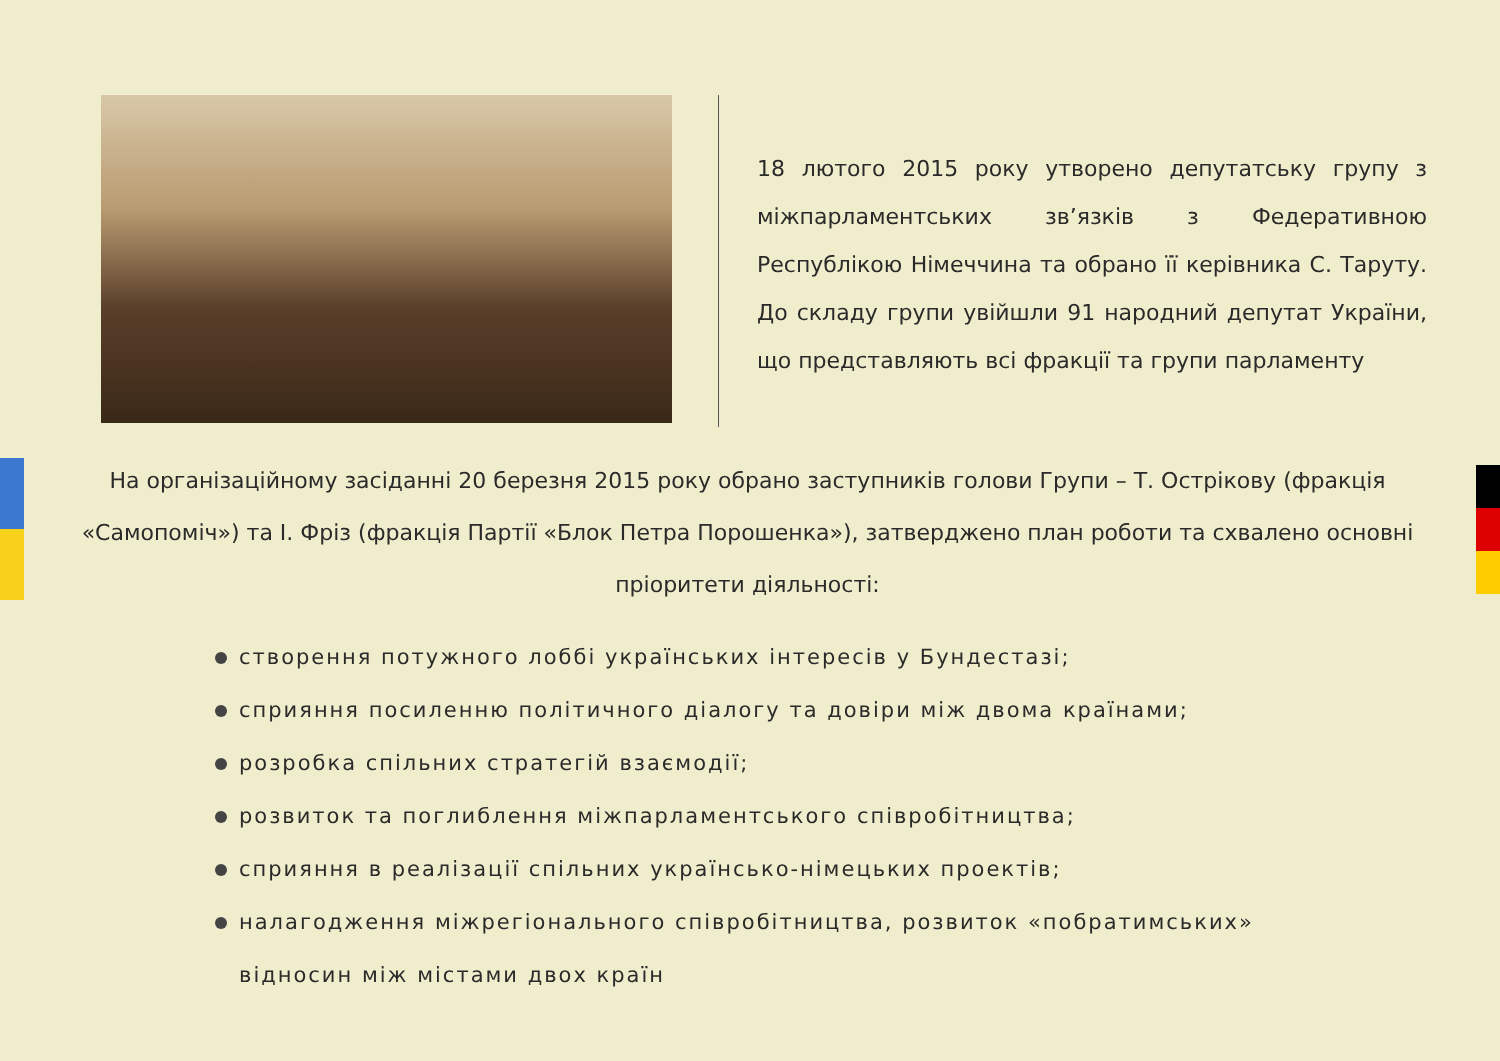18 лютого 2015 року утворено депутатську групу з міжпарламентських зв’язків з Федеративною Республікою Німеччина та обрано її керівника С. Таруту. До складу групи увійшли 91 народний депутат України, що представляють всі фракції та групи парламенту
На організаційному засіданні 20 березня 2015 року обрано заступників голови Групи – Т. Острікову (фракція «Самопоміч») та І. Фріз (фракція Партії «Блок Петра Порошенка»), затверджено план роботи та схвалено основні пріоритети діяльності:
створення потужного лоббі українських інтересів у Бундестазі;
сприяння посиленню політичного діалогу та довіри між двома країнами;
розробка спільних стратегій взаємодії;
розвиток та поглиблення міжпарламентського співробітництва;
сприяння в реалізації спільних українсько-німецьких проектів;
налагодження міжрегіонального співробітництва, розвиток «побратимських»
відносин між містами двох країн